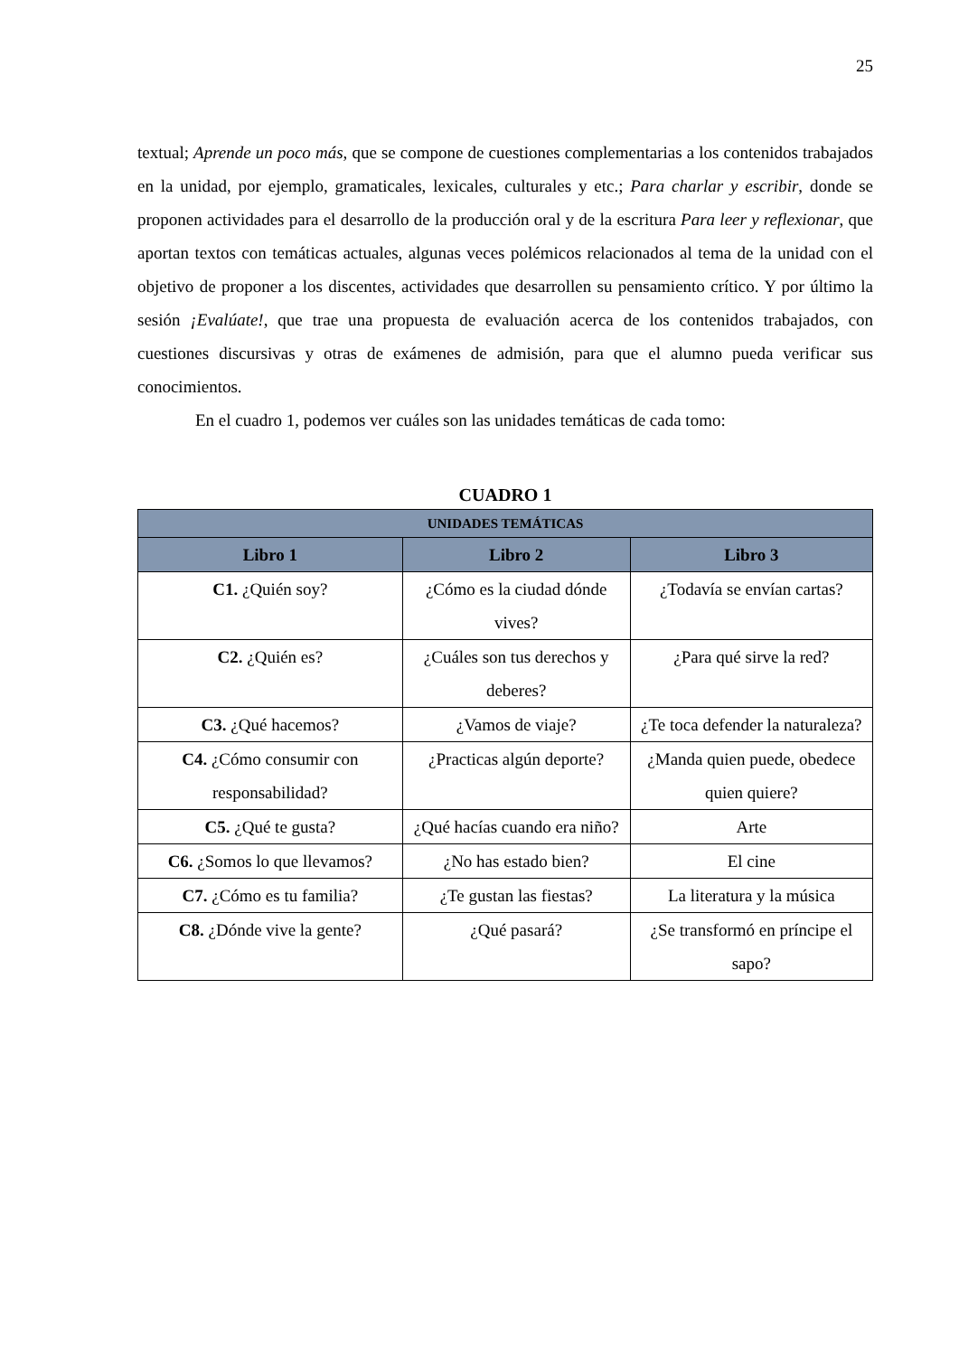25
textual; Aprende un poco más, que se compone de cuestiones complementarias a los contenidos trabajados en la unidad, por ejemplo, gramaticales, lexicales, culturales y etc.; Para charlar y escribir, donde se proponen actividades para el desarrollo de la producción oral y de la escritura Para leer y reflexionar, que aportan textos con temáticas actuales, algunas veces polémicos relacionados al tema de la unidad con el objetivo de proponer a los discentes, actividades que desarrollen su pensamiento crítico. Y por último la sesión ¡Evalúate!, que trae una propuesta de evaluación acerca de los contenidos trabajados, con cuestiones discursivas y otras de exámenes de admisión, para que el alumno pueda verificar sus conocimientos.
En el cuadro 1, podemos ver cuáles son las unidades temáticas de cada tomo:
CUADRO 1
| UNIDADES TEMÁTICAS | | |
| --- | --- | --- |
| Libro 1 | Libro 2 | Libro 3 |
| C1. ¿Quién soy? | ¿Cómo es la ciudad dónde vives? | ¿Todavía se envían cartas? |
| C2. ¿Quién es? | ¿Cuáles son tus derechos y deberes? | ¿Para qué sirve la red? |
| C3. ¿Qué hacemos? | ¿Vamos de viaje? | ¿Te toca defender la naturaleza? |
| C4. ¿Cómo consumir con responsabilidad? | ¿Practicas algún deporte? | ¿Manda quien puede, obedece quien quiere? |
| C5. ¿Qué te gusta? | ¿Qué hacías cuando era niño? | Arte |
| C6. ¿Somos lo que llevamos? | ¿No has estado bien? | El cine |
| C7. ¿Cómo es tu familia? | ¿Te gustan las fiestas? | La literatura y la música |
| C8. ¿Dónde vive la gente? | ¿Qué pasará? | ¿Se transformó en príncipe el sapo? |